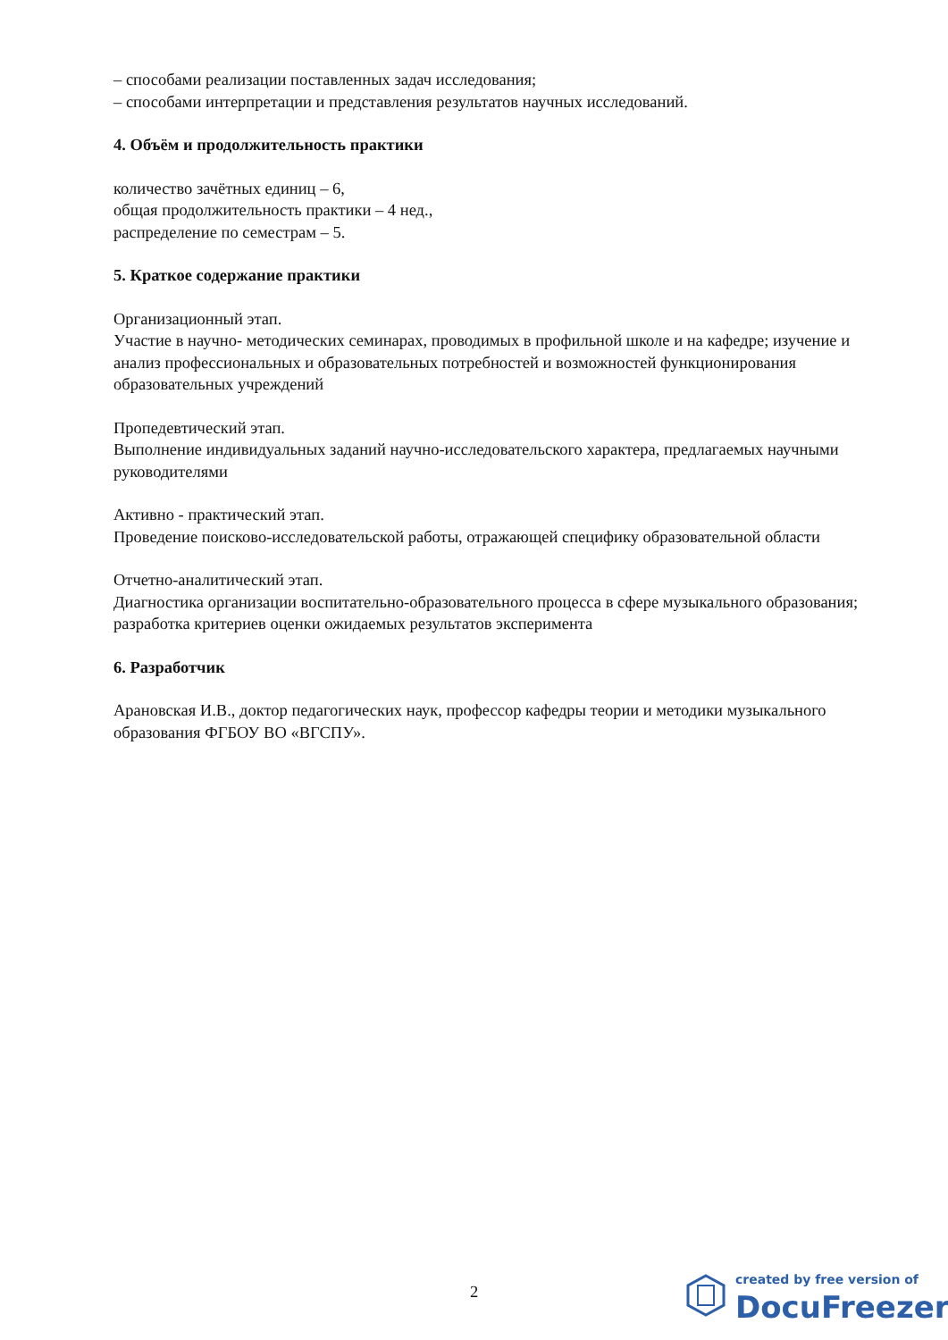– способами реализации поставленных задач исследования;
– способами интерпретации и представления результатов научных исследований.
4. Объём и продолжительность практики
количество зачётных единиц – 6,
общая продолжительность практики – 4 нед.,
распределение по семестрам – 5.
5. Краткое содержание практики
Организационный этап.
Участие в научно- методических семинарах, проводимых в профильной школе и на кафедре; изучение и анализ профессиональных и образовательных потребностей и возможностей функционирования образовательных учреждений
Пропедевтический этап.
Выполнение индивидуальных заданий научно-исследовательского характера, предлагаемых научными руководителями
Активно - практический этап.
Проведение поисково-исследовательской работы, отражающей специфику образовательной области
Отчетно-аналитический этап.
Диагностика организации воспитательно-образовательного процесса в сфере музыкального образования; разработка критериев оценки ожидаемых результатов эксперимента
6. Разработчик
Арановская И.В., доктор педагогических наук, профессор кафедры теории и методики музыкального образования ФГБОУ ВО «ВГСПУ».
2
created by free version of
DocuFreezer